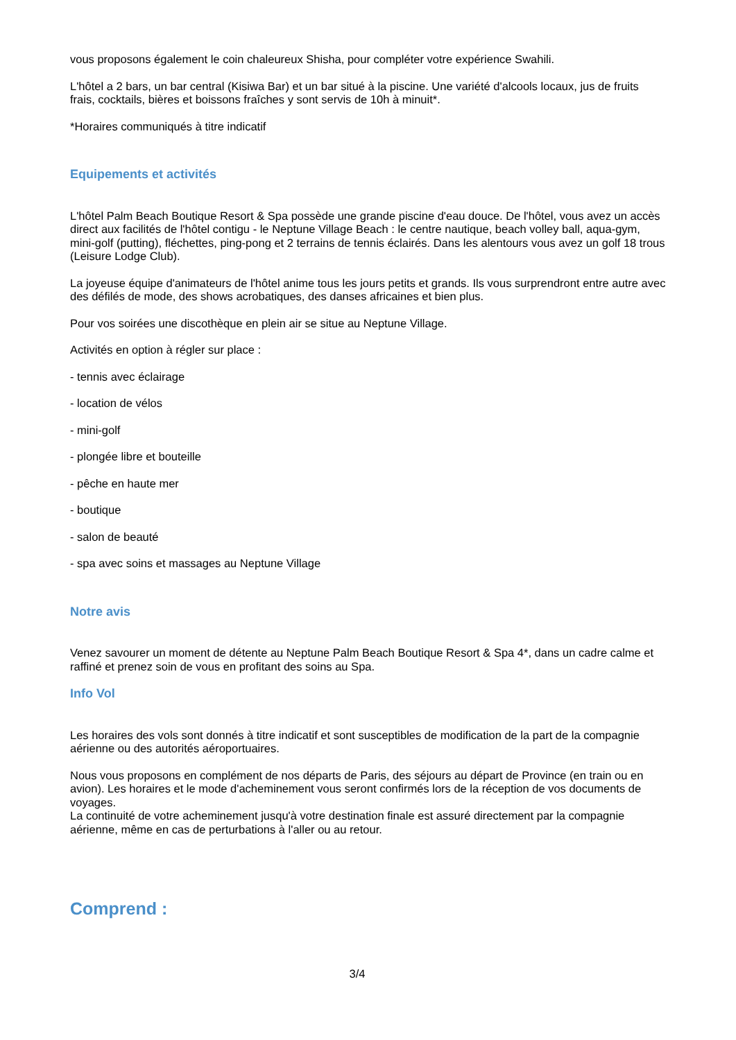vous proposons également le coin chaleureux Shisha, pour compléter votre expérience Swahili.
L'hôtel a 2 bars, un bar central (Kisiwa Bar) et un bar situé à la piscine. Une variété d'alcools locaux, jus de fruits frais, cocktails, bières et boissons fraîches y sont servis de 10h à minuit*.
*Horaires communiqués à titre indicatif
Equipements et activités
L'hôtel Palm Beach Boutique Resort & Spa possède une grande piscine d'eau douce. De l'hôtel, vous avez un accès direct aux facilités de l'hôtel contigu - le Neptune Village Beach : le centre nautique, beach volley ball, aqua-gym, mini-golf (putting), fléchettes, ping-pong et 2 terrains de tennis éclairés. Dans les alentours vous avez un golf 18 trous (Leisure Lodge Club).
La joyeuse équipe d'animateurs de l'hôtel anime tous les jours petits et grands. Ils vous surprendront entre autre avec des défilés de mode, des shows acrobatiques, des danses africaines et bien plus.
Pour vos soirées une discothèque en plein air se situe au Neptune Village.
Activités en option à régler sur place :
- tennis avec éclairage
- location de vélos
- mini-golf
- plongée libre et bouteille
- pêche en haute mer
- boutique
- salon de beauté
- spa avec soins et massages au Neptune Village
Notre avis
Venez savourer un moment de détente au Neptune Palm Beach Boutique Resort & Spa 4*, dans un cadre calme et raffiné et prenez soin de vous en profitant des soins au Spa.
Info Vol
Les horaires des vols sont donnés à titre indicatif et sont susceptibles de modification de la part de la compagnie aérienne ou des autorités aéroportuaires.
Nous vous proposons en complément de nos départs de Paris, des séjours au départ de Province (en train ou en avion). Les horaires et le mode d'acheminement vous seront confirmés lors de la réception de vos documents de voyages.
La continuité de votre acheminement jusqu'à votre destination finale est assuré directement par la compagnie aérienne, même en cas de perturbations à l'aller ou au retour.
Comprend :
3/4